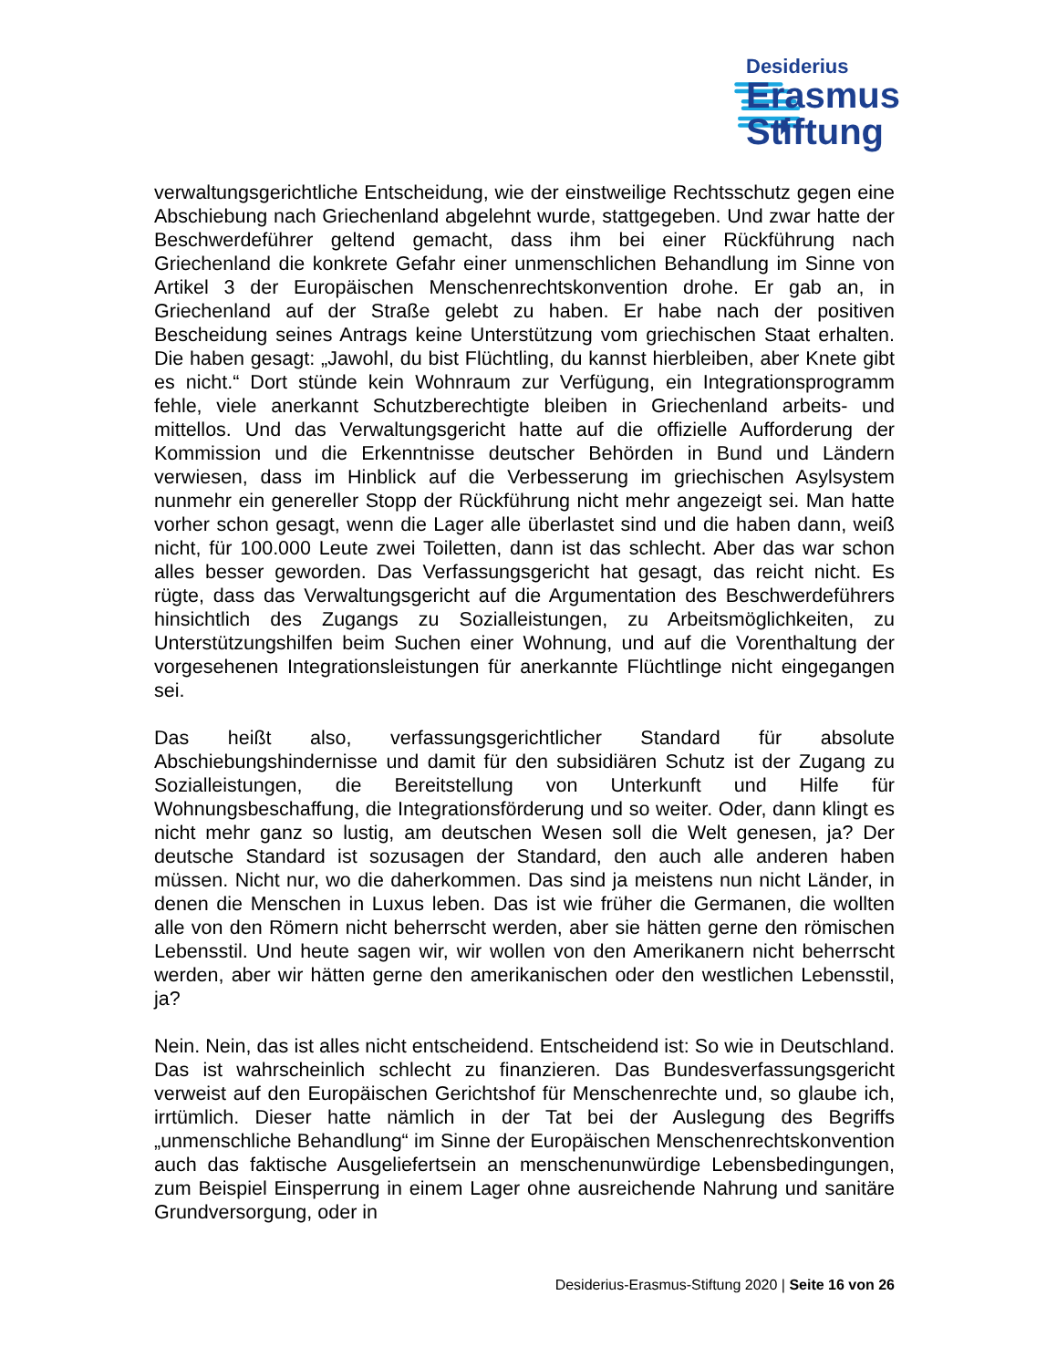Desiderius
Erasmus
Stiftung
verwaltungsgerichtliche Entscheidung, wie der einstweilige Rechtsschutz gegen eine Abschiebung nach Griechenland abgelehnt wurde, stattgegeben. Und zwar hatte der Beschwerdeführer geltend gemacht, dass ihm bei einer Rückführung nach Griechenland die konkrete Gefahr einer unmenschlichen Behandlung im Sinne von Artikel 3 der Europäischen Menschenrechtskonvention drohe. Er gab an, in Griechenland auf der Straße gelebt zu haben. Er habe nach der positiven Bescheidung seines Antrags keine Unterstützung vom griechischen Staat erhalten. Die haben gesagt: „Jawohl, du bist Flüchtling, du kannst hierbleiben, aber Knete gibt es nicht.“ Dort stünde kein Wohnraum zur Verfügung, ein Integrationsprogramm fehle, viele anerkannt Schutzberechtigte bleiben in Griechenland arbeits- und mittellos. Und das Verwaltungsgericht hatte auf die offizielle Aufforderung der Kommission und die Erkenntnisse deutscher Behörden in Bund und Ländern verwiesen, dass im Hinblick auf die Verbesserung im griechischen Asylsystem nunmehr ein genereller Stopp der Rückführung nicht mehr angezeigt sei. Man hatte vorher schon gesagt, wenn die Lager alle überlastet sind und die haben dann, weiß nicht, für 100.000 Leute zwei Toiletten, dann ist das schlecht. Aber das war schon alles besser geworden. Das Verfassungsgericht hat gesagt, das reicht nicht. Es rügte, dass das Verwaltungsgericht auf die Argumentation des Beschwerdeführers hinsichtlich des Zugangs zu Sozialleistungen, zu Arbeitsmöglichkeiten, zu Unterstützungshilfen beim Suchen einer Wohnung, und auf die Vorenthaltung der vorgesehenen Integrationsleistungen für anerkannte Flüchtlinge nicht eingegangen sei.
Das heißt also, verfassungsgerichtlicher Standard für absolute Abschiebungshindernisse und damit für den subsidiären Schutz ist der Zugang zu Sozialleistungen, die Bereitstellung von Unterkunft und Hilfe für Wohnungsbeschaffung, die Integrationsförderung und so weiter. Oder, dann klingt es nicht mehr ganz so lustig, am deutschen Wesen soll die Welt genesen, ja? Der deutsche Standard ist sozusagen der Standard, den auch alle anderen haben müssen. Nicht nur, wo die daherkommen. Das sind ja meistens nun nicht Länder, in denen die Menschen in Luxus leben. Das ist wie früher die Germanen, die wollten alle von den Römern nicht beherrscht werden, aber sie hätten gerne den römischen Lebensstil. Und heute sagen wir, wir wollen von den Amerikanern nicht beherrscht werden, aber wir hätten gerne den amerikanischen oder den westlichen Lebensstil, ja?
Nein. Nein, das ist alles nicht entscheidend. Entscheidend ist: So wie in Deutschland. Das ist wahrscheinlich schlecht zu finanzieren. Das Bundesverfassungsgericht verweist auf den Europäischen Gerichtshof für Menschenrechte und, so glaube ich, irrtümlich. Dieser hatte nämlich in der Tat bei der Auslegung des Begriffs „unmenschliche Behandlung“ im Sinne der Europäischen Menschenrechtskonvention auch das faktische Ausgeliefertsein an menschenunwürdige Lebensbedingungen, zum Beispiel Einsperrung in einem Lager ohne ausreichende Nahrung und sanitäre Grundversorgung, oder in
Desiderius-Erasmus-Stiftung 2020 | Seite 16 von 26